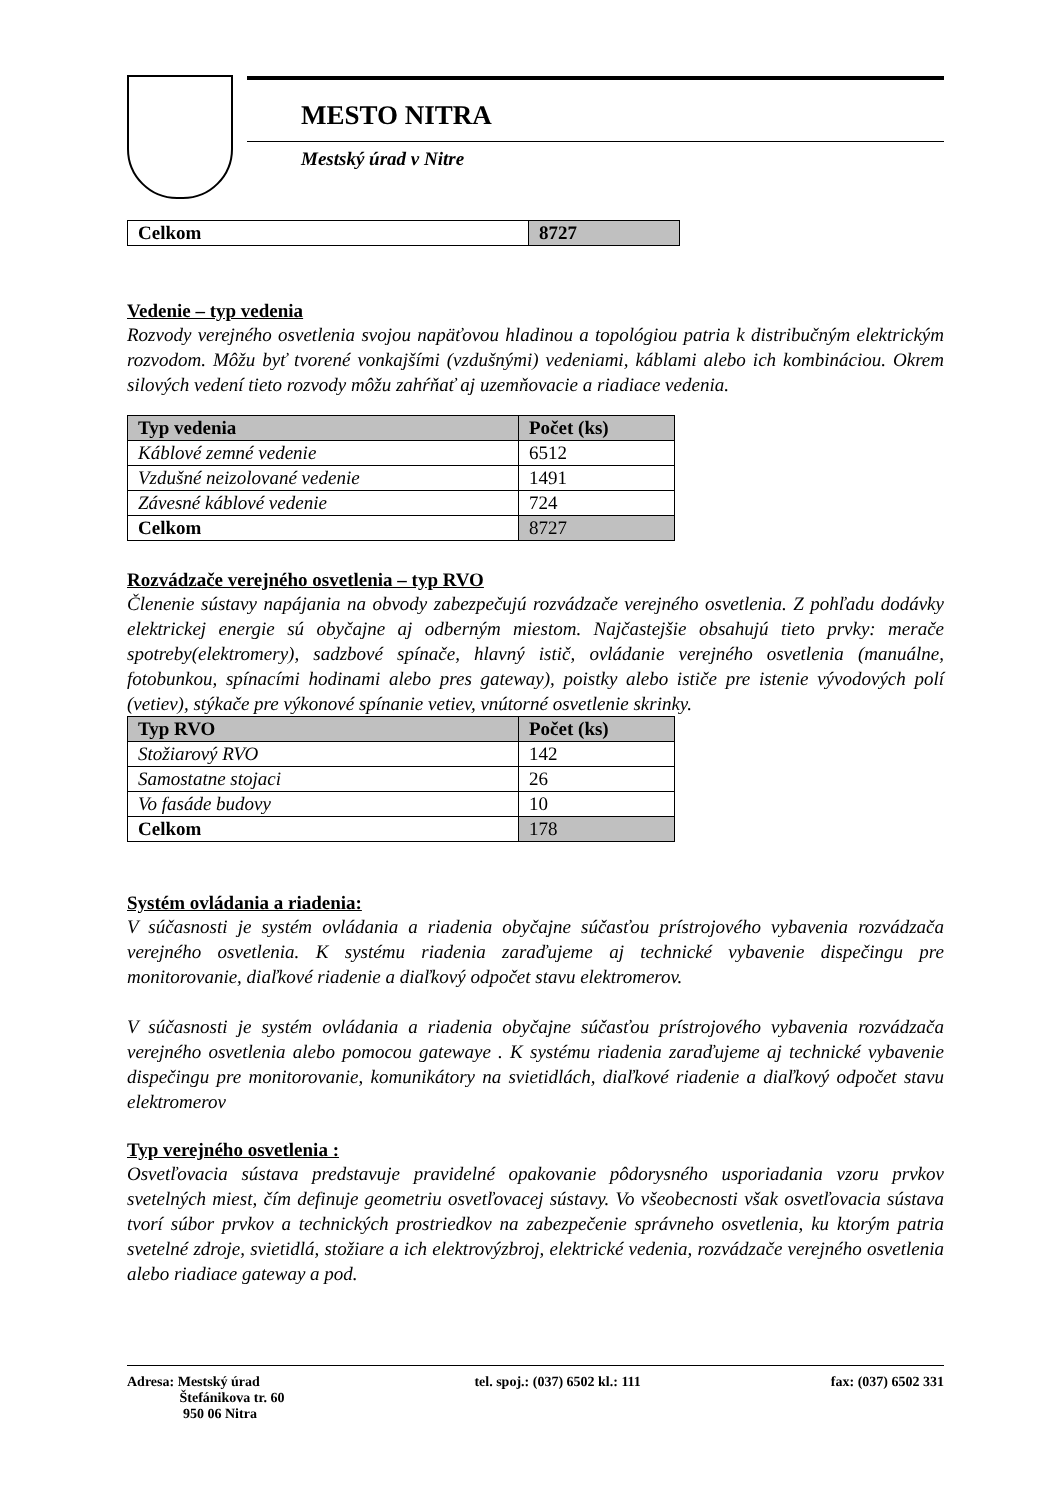MESTO NITRA
Mestský úrad v Nitre
| Celkom | 8727 |
| --- | --- |
Vedenie – typ vedenia
Rozvody verejného osvetlenia svojou napäťovou hladinou a topológiou patria k distribučným elektrickým rozvodom. Môžu byť tvorené vonkajšími (vzdušnými) vedeniami, káblami alebo ich kombináciou. Okrem silových vedení tieto rozvody môžu zahŕňať aj uzemňovacie a riadiace vedenia.
| Typ vedenia | Počet (ks) |
| --- | --- |
| Káblové zemné vedenie | 6512 |
| Vzdušné neizolované vedenie | 1491 |
| Závesné káblové vedenie | 724 |
| Celkom | 8727 |
Rozvádzače verejného osvetlenia – typ RVO
Členenie sústavy napájania na obvody zabezpečujú rozvádzače verejného osvetlenia. Z pohľadu dodávky elektrickej energie sú obyčajne aj odberným miestom. Najčastejšie obsahujú tieto prvky: merače spotreby(elektromery), sadzbové spínače, hlavný istič, ovládanie verejného osvetlenia (manuálne, fotobunkou, spínacími hodinami alebo pres gateway), poistky alebo ističe pre istenie vývodových polí (vetiev), stýkače pre výkonové spínanie vetiev, vnútorné osvetlenie skrinky.
| Typ RVO | Počet (ks) |
| --- | --- |
| Stožiarový RVO | 142 |
| Samostatne stojaci | 26 |
| Vo fasáde budovy | 10 |
| Celkom | 178 |
Systém ovládania a riadenia:
V súčasnosti je systém ovládania a riadenia obyčajne súčasťou prístrojového vybavenia rozvádzača verejného osvetlenia. K systému riadenia zaraďujeme aj technické vybavenie dispečingu pre monitorovanie, diaľkové riadenie a diaľkový odpočet stavu elektromerov.
V súčasnosti je systém ovládania a riadenia obyčajne súčasťou prístrojového vybavenia rozvádzača verejného osvetlenia alebo pomocou gatewaye . K systému riadenia zaraďujeme aj technické vybavenie dispečingu pre monitorovanie, komunikátory na svietidlách, diaľkové riadenie a diaľkový odpočet stavu elektromerov
Typ verejného osvetlenia :
Osvetľovacia sústava predstavuje pravidelné opakovanie pôdorysného usporiadania vzoru prvkov svetelných miest, čím definuje geometriu osvetľovacej sústavy. Vo všeobecnosti však osvetľovacia sústava tvorí súbor prvkov a technických prostriedkov na zabezpečenie správneho osvetlenia, ku ktorým patria svetelné zdroje, svietidlá, stožiare a ich elektrovýzbroj, elektrické vedenia, rozvádzače verejného osvetlenia alebo riadiace gateway a pod.
Adresa: Mestský úrad
Štefánikova tr. 60
950 06 Nitra
tel. spoj.: (037) 6502 kl.: 111
fax: (037) 6502 331